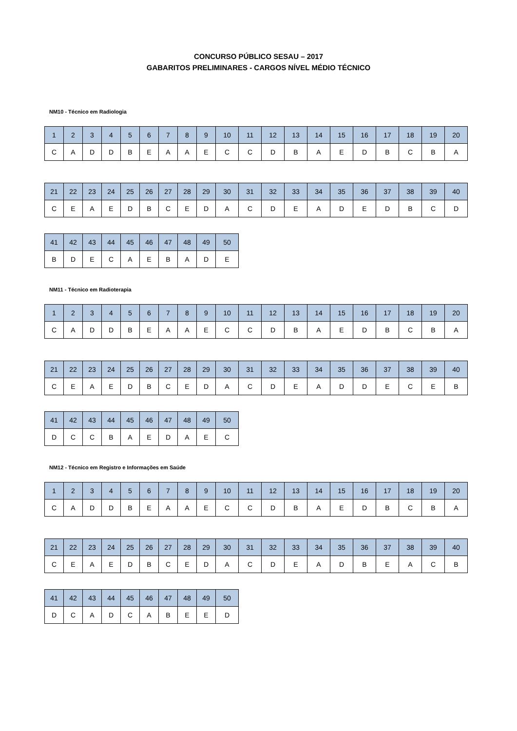CONCURSO PÚBLICO SESAU – 2017
GABARITOS PRELIMINARES - CARGOS NÍVEL MÉDIO TÉCNICO
NM10 - Técnico em Radiologia
| 1 | 2 | 3 | 4 | 5 | 6 | 7 | 8 | 9 | 10 | 11 | 12 | 13 | 14 | 15 | 16 | 17 | 18 | 19 | 20 |
| --- | --- | --- | --- | --- | --- | --- | --- | --- | --- | --- | --- | --- | --- | --- | --- | --- | --- | --- | --- |
| C | A | D | D | B | E | A | A | E | C | C | D | B | A | E | D | B | C | B | A |
| 21 | 22 | 23 | 24 | 25 | 26 | 27 | 28 | 29 | 30 | 31 | 32 | 33 | 34 | 35 | 36 | 37 | 38 | 39 | 40 |
| --- | --- | --- | --- | --- | --- | --- | --- | --- | --- | --- | --- | --- | --- | --- | --- | --- | --- | --- | --- |
| C | E | A | E | D | B | C | E | D | A | C | D | E | A | D | E | D | B | C | D |
| 41 | 42 | 43 | 44 | 45 | 46 | 47 | 48 | 49 | 50 |
| --- | --- | --- | --- | --- | --- | --- | --- | --- | --- |
| B | D | E | C | A | E | B | A | D | E |
NM11 - Técnico em Radioterapia
| 1 | 2 | 3 | 4 | 5 | 6 | 7 | 8 | 9 | 10 | 11 | 12 | 13 | 14 | 15 | 16 | 17 | 18 | 19 | 20 |
| --- | --- | --- | --- | --- | --- | --- | --- | --- | --- | --- | --- | --- | --- | --- | --- | --- | --- | --- | --- |
| C | A | D | D | B | E | A | A | E | C | C | D | B | A | E | D | B | C | B | A |
| 21 | 22 | 23 | 24 | 25 | 26 | 27 | 28 | 29 | 30 | 31 | 32 | 33 | 34 | 35 | 36 | 37 | 38 | 39 | 40 |
| --- | --- | --- | --- | --- | --- | --- | --- | --- | --- | --- | --- | --- | --- | --- | --- | --- | --- | --- | --- |
| C | E | A | E | D | B | C | E | D | A | C | D | E | A | D | D | E | C | E | B |
| 41 | 42 | 43 | 44 | 45 | 46 | 47 | 48 | 49 | 50 |
| --- | --- | --- | --- | --- | --- | --- | --- | --- | --- |
| D | C | C | B | A | E | D | A | E | C |
NM12 - Técnico em Registro e Informações em Saúde
| 1 | 2 | 3 | 4 | 5 | 6 | 7 | 8 | 9 | 10 | 11 | 12 | 13 | 14 | 15 | 16 | 17 | 18 | 19 | 20 |
| --- | --- | --- | --- | --- | --- | --- | --- | --- | --- | --- | --- | --- | --- | --- | --- | --- | --- | --- | --- |
| C | A | D | D | B | E | A | A | E | C | C | D | B | A | E | D | B | C | B | A |
| 21 | 22 | 23 | 24 | 25 | 26 | 27 | 28 | 29 | 30 | 31 | 32 | 33 | 34 | 35 | 36 | 37 | 38 | 39 | 40 |
| --- | --- | --- | --- | --- | --- | --- | --- | --- | --- | --- | --- | --- | --- | --- | --- | --- | --- | --- | --- |
| C | E | A | E | D | B | C | E | D | A | C | D | E | A | D | B | E | A | C | B |
| 41 | 42 | 43 | 44 | 45 | 46 | 47 | 48 | 49 | 50 |
| --- | --- | --- | --- | --- | --- | --- | --- | --- | --- |
| D | C | A | D | C | A | B | E | E | D |